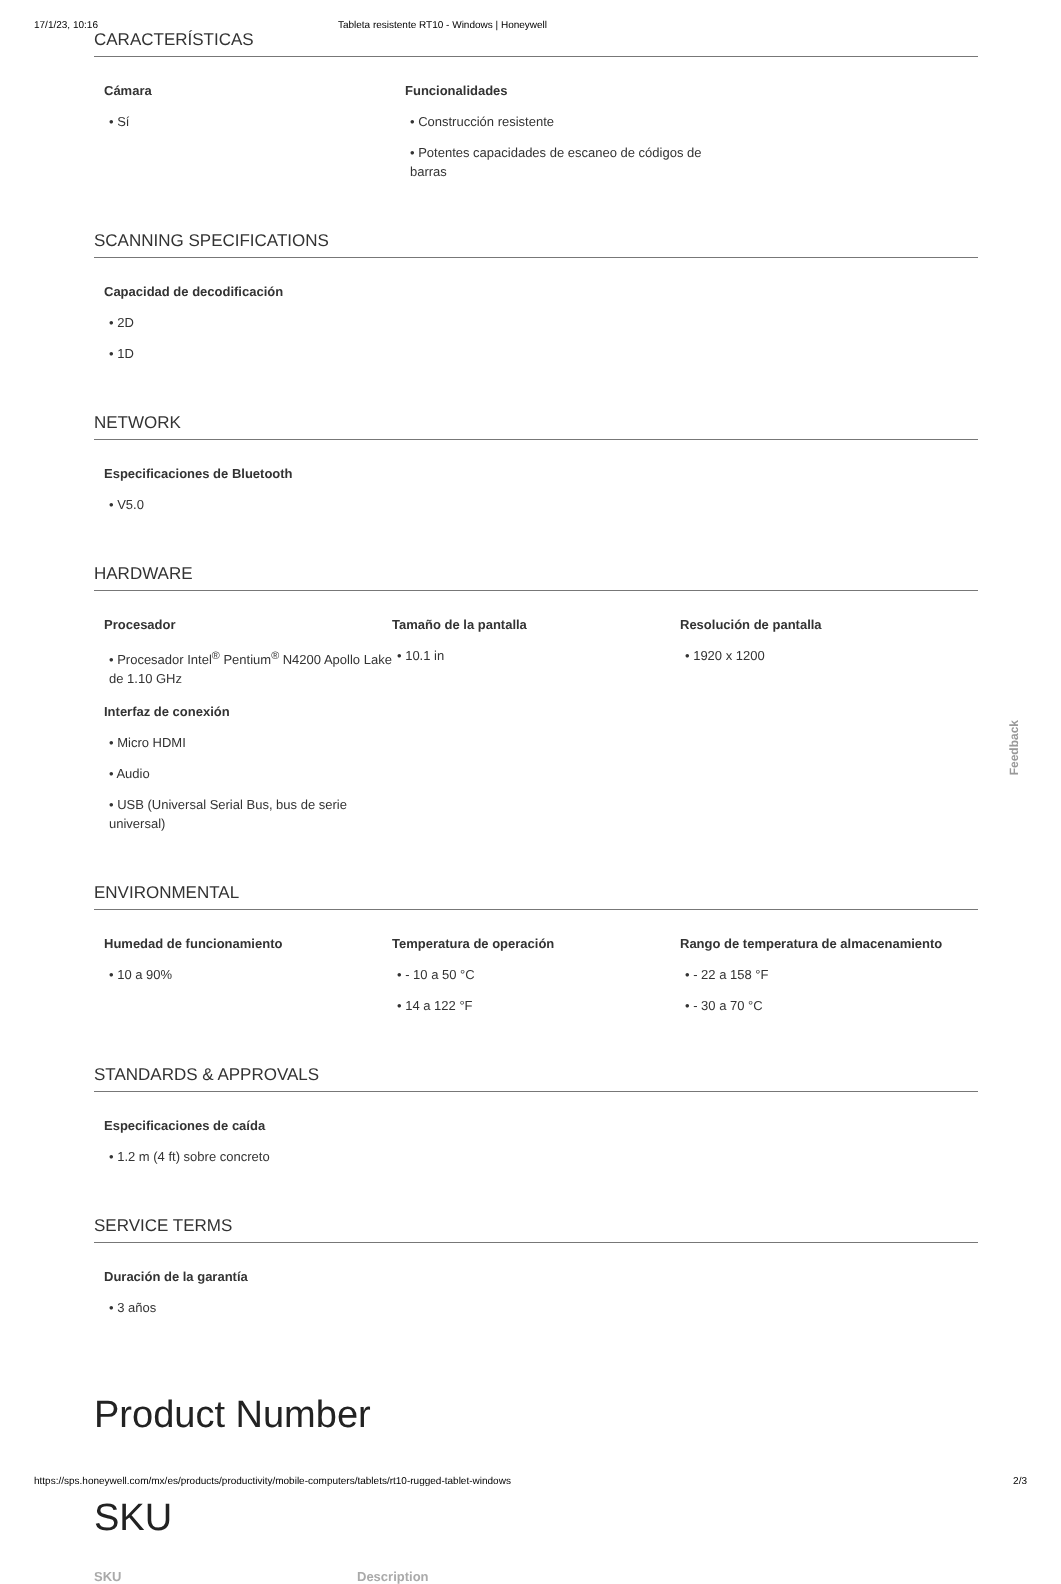17/1/23, 10:16 Tableta resistente RT10 - Windows | Honeywell
CARACTERÍSTICAS
Cámara
• Sí
Funcionalidades
• Construcción resistente
• Potentes capacidades de escaneo de códigos de barras
SCANNING SPECIFICATIONS
Capacidad de decodificación
• 2D
• 1D
NETWORK
Especificaciones de Bluetooth
• V5.0
HARDWARE
Procesador
• Procesador Intel<sup>®</sup> Pentium<sup>®</sup> N4200 Apollo Lake de 1.10 GHz
Interfaz de conexión
• Micro HDMI
• Audio
• USB (Universal Serial Bus, bus de serie universal)
Tamaño de la pantalla
• 10.1 in
Resolución de pantalla
• 1920 x 1200
ENVIRONMENTAL
Humedad de funcionamiento
• 10 a 90%
Temperatura de operación
• - 10 a 50 °C
• 14 a 122 °F
Rango de temperatura de almacenamiento
• - 22 a 158 °F
• - 30 a 70 °C
STANDARDS & APPROVALS
Especificaciones de caída
• 1.2 m (4 ft) sobre concreto
SERVICE TERMS
Duración de la garantía
• 3 años
Product Number
SKU
SKU Description
Feedback
https://sps.honeywell.com/mx/es/products/productivity/mobile-computers/tablets/rt10-rugged-tablet-windows 2/3